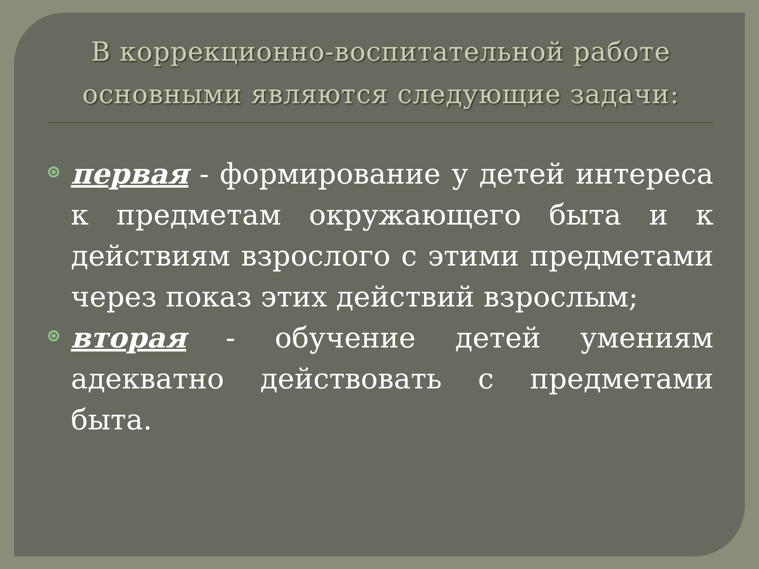В коррекционно-воспитательной работе основными являются следующие задачи:
первая - формирование у детей интереса к предметам окружающего быта и к действиям взрослого с этими предметами через показ этих действий взрослым;
вторая - обучение детей умениям адекватно действовать с предметами быта.